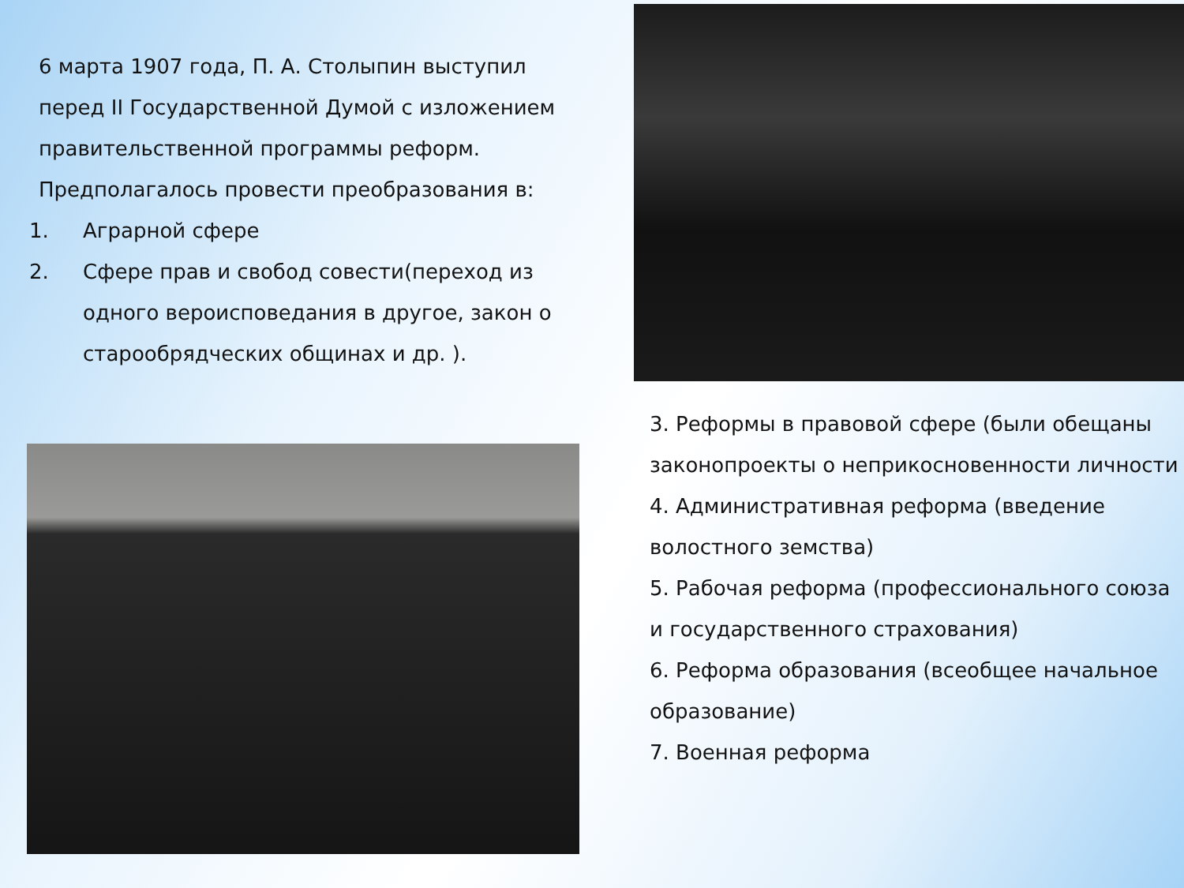6 марта 1907 года, П. А. Столыпин выступил
перед II Государственной Думой с изложением
правительственной программы реформ.
Предполагалось провести преобразования в:
1. Аграрной сфере
2. Сфере прав и свобод совести(переход из одного вероисповедания в другое, закон о старообрядческих общинах и др. ).
3. Реформы в правовой сфере (были обещаны законопроекты о неприкосновенности личности
4. Административная реформа (введение волостного земства)
5. Рабочая реформа (профессионального союза и государственного страхования)
6. Реформа образования (всеобщее начальное образование)
7. Военная реформа